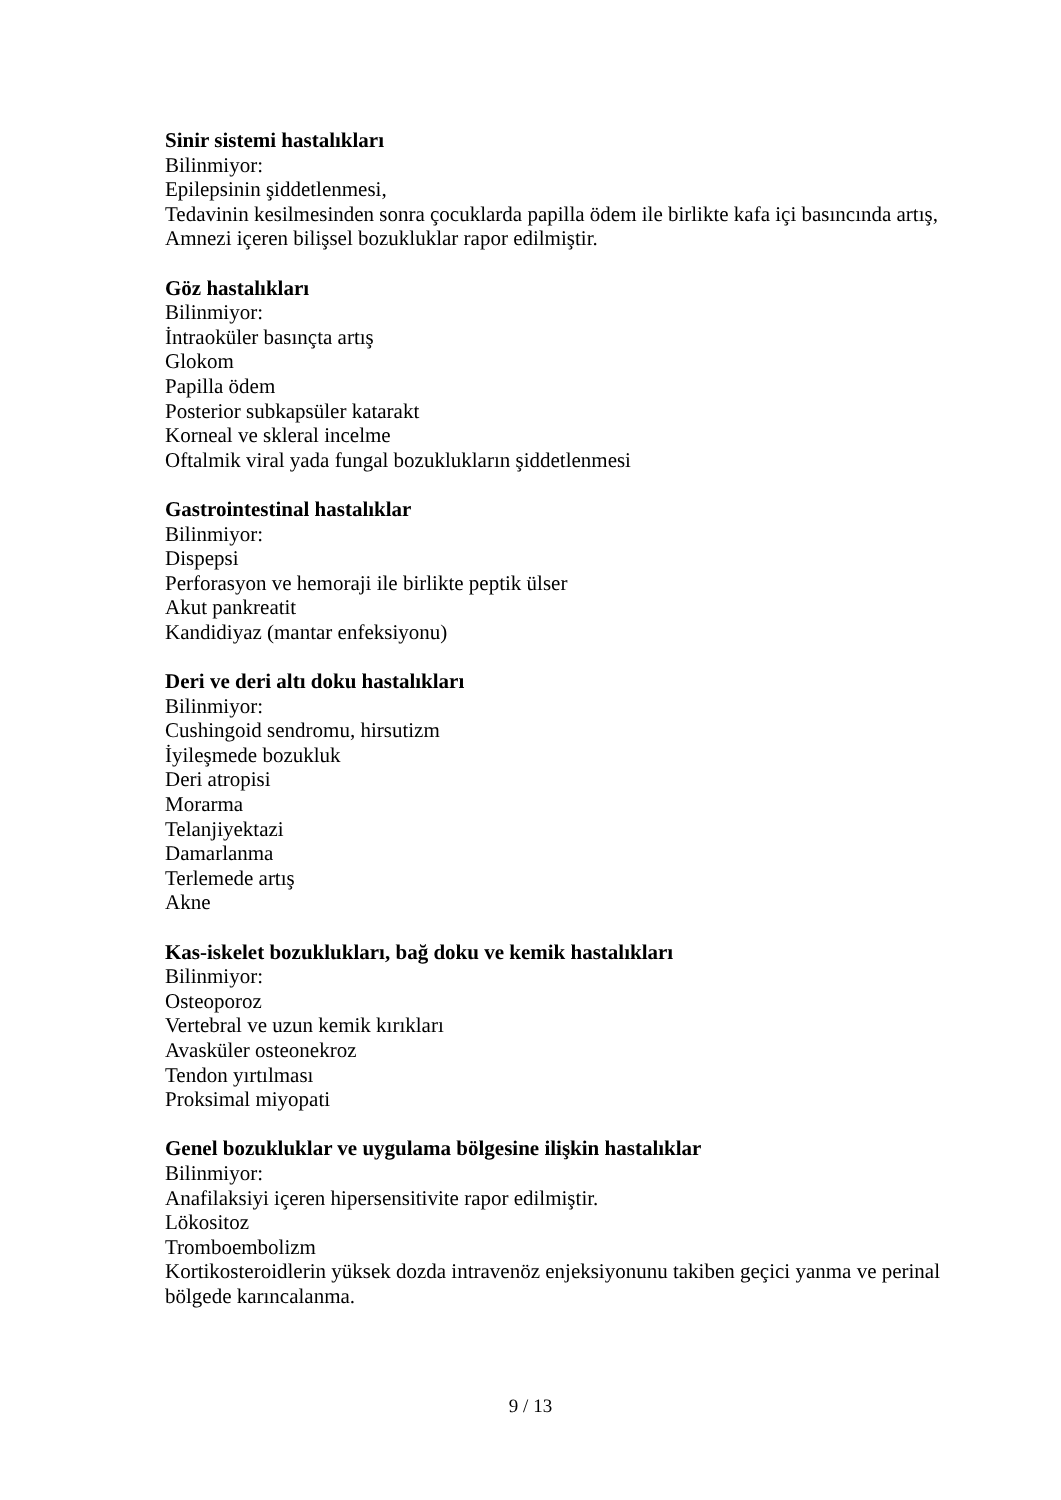Sinir sistemi hastalıkları
Bilinmiyor:
Epilepsinin şiddetlenmesi,
Tedavinin kesilmesinden sonra çocuklarda papilla ödem ile birlikte kafa içi basıncında artış,
Amnezi içeren bilişsel bozukluklar rapor edilmiştir.
Göz hastalıkları
Bilinmiyor:
İntraoküler basınçta artış
Glokom
Papilla ödem
Posterior subkapsüler katarakt
Korneal ve skleral incelme
Oftalmik viral yada fungal bozuklukların şiddetlenmesi
Gastrointestinal hastalıklar
Bilinmiyor:
Dispepsi
Perforasyon ve hemoraji ile birlikte peptik ülser
Akut pankreatit
Kandidiyaz (mantar enfeksiyonu)
Deri ve deri altı doku hastalıkları
Bilinmiyor:
Cushingoid sendromu, hirsutizm
İyileşmede bozukluk
Deri atropisi
Morarma
Telanjiyektazi
Damarlanma
Terlemede artış
Akne
Kas-iskelet bozuklukları, bağ doku ve kemik hastalıkları
Bilinmiyor:
Osteoporoz
Vertebral ve uzun kemik kırıkları
Avasküler osteonekroz
Tendon yırtılması
Proksimal miyopati
Genel bozukluklar ve uygulama bölgesine ilişkin hastalıklar
Bilinmiyor:
Anafilaksiyi içeren hipersensitivite rapor edilmiştir.
Lökositoz
Tromboembolizm
Kortikosteroidlerin yüksek dozda intravenöz enjeksiyonunu takiben geçici yanma ve perinal bölgede karıncalanma.
9 / 13